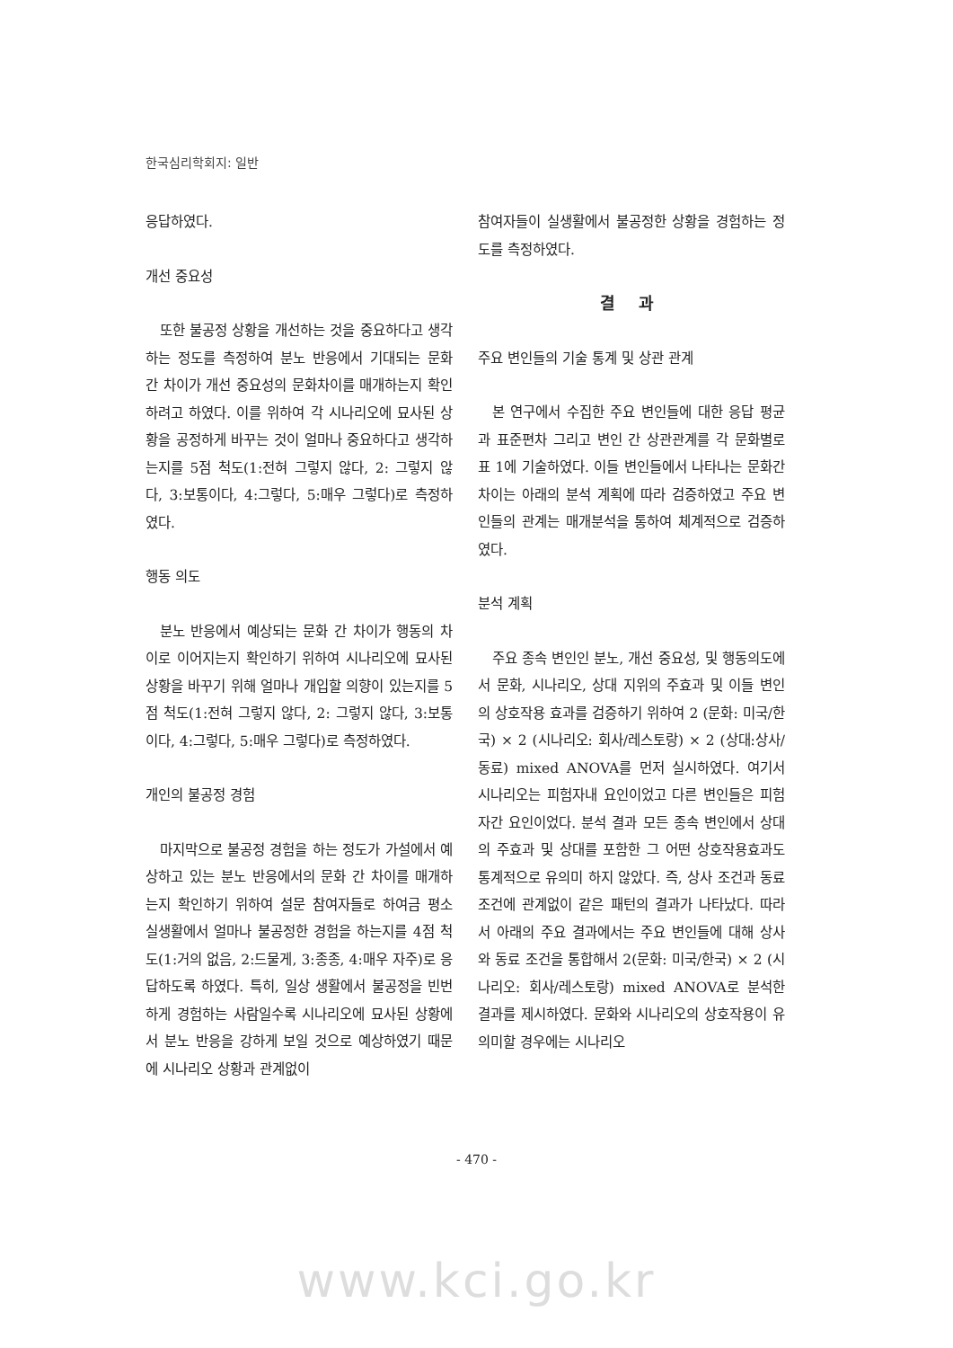한국심리학회지: 일반
응답하였다.
개선 중요성
또한 불공정 상황을 개선하는 것을 중요하다고 생각하는 정도를 측정하여 분노 반응에서 기대되는 문화 간 차이가 개선 중요성의 문화차이를 매개하는지 확인하려고 하였다. 이를 위하여 각 시나리오에 묘사된 상황을 공정하게 바꾸는 것이 얼마나 중요하다고 생각하는지를 5점 척도(1:전혀 그렇지 않다, 2: 그렇지 않다, 3:보통이다, 4:그렇다, 5:매우 그렇다)로 측정하였다.
행동 의도
분노 반응에서 예상되는 문화 간 차이가 행동의 차이로 이어지는지 확인하기 위하여 시나리오에 묘사된 상황을 바꾸기 위해 얼마나 개입할 의향이 있는지를 5점 척도(1:전혀 그렇지 않다, 2: 그렇지 않다, 3:보통이다, 4:그렇다, 5:매우 그렇다)로 측정하였다.
개인의 불공정 경험
마지막으로 불공정 경험을 하는 정도가 가설에서 예상하고 있는 분노 반응에서의 문화 간 차이를 매개하는지 확인하기 위하여 설문 참여자들로 하여금 평소 실생활에서 얼마나 불공정한 경험을 하는지를 4점 척도(1:거의 없음, 2:드물게, 3:종종, 4:매우 자주)로 응답하도록 하였다. 특히, 일상 생활에서 불공정을 빈번하게 경험하는 사람일수록 시나리오에 묘사된 상황에서 분노 반응을 강하게 보일 것으로 예상하였기 때문에 시나리오 상황과 관계없이
참여자들이 실생활에서 불공정한 상황을 경험하는 정도를 측정하였다.
결 과
주요 변인들의 기술 통계 및 상관 관계
본 연구에서 수집한 주요 변인들에 대한 응답 평균과 표준편차 그리고 변인 간 상관관계를 각 문화별로 표 1에 기술하였다. 이들 변인들에서 나타나는 문화간 차이는 아래의 분석 계획에 따라 검증하였고 주요 변인들의 관계는 매개분석을 통하여 체계적으로 검증하였다.
분석 계획
주요 종속 변인인 분노, 개선 중요성, 및 행동의도에서 문화, 시나리오, 상대 지위의 주효과 및 이들 변인의 상호작용 효과를 검증하기 위하여 2 (문화: 미국/한국) × 2 (시나리오: 회사/레스토랑) × 2 (상대:상사/동료) mixed ANOVA를 먼저 실시하였다. 여기서 시나리오는 피험자내 요인이었고 다른 변인들은 피험자간 요인이었다. 분석 결과 모든 종속 변인에서 상대의 주효과 및 상대를 포함한 그 어떤 상호작용효과도 통계적으로 유의미 하지 않았다. 즉, 상사 조건과 동료 조건에 관계없이 같은 패턴의 결과가 나타났다. 따라서 아래의 주요 결과에서는 주요 변인들에 대해 상사와 동료 조건을 통합해서 2(문화: 미국/한국) × 2 (시나리오: 회사/레스토랑) mixed ANOVA로 분석한 결과를 제시하였다. 문화와 시나리오의 상호작용이 유의미할 경우에는 시나리오
- 470 -
www.kci.go.kr